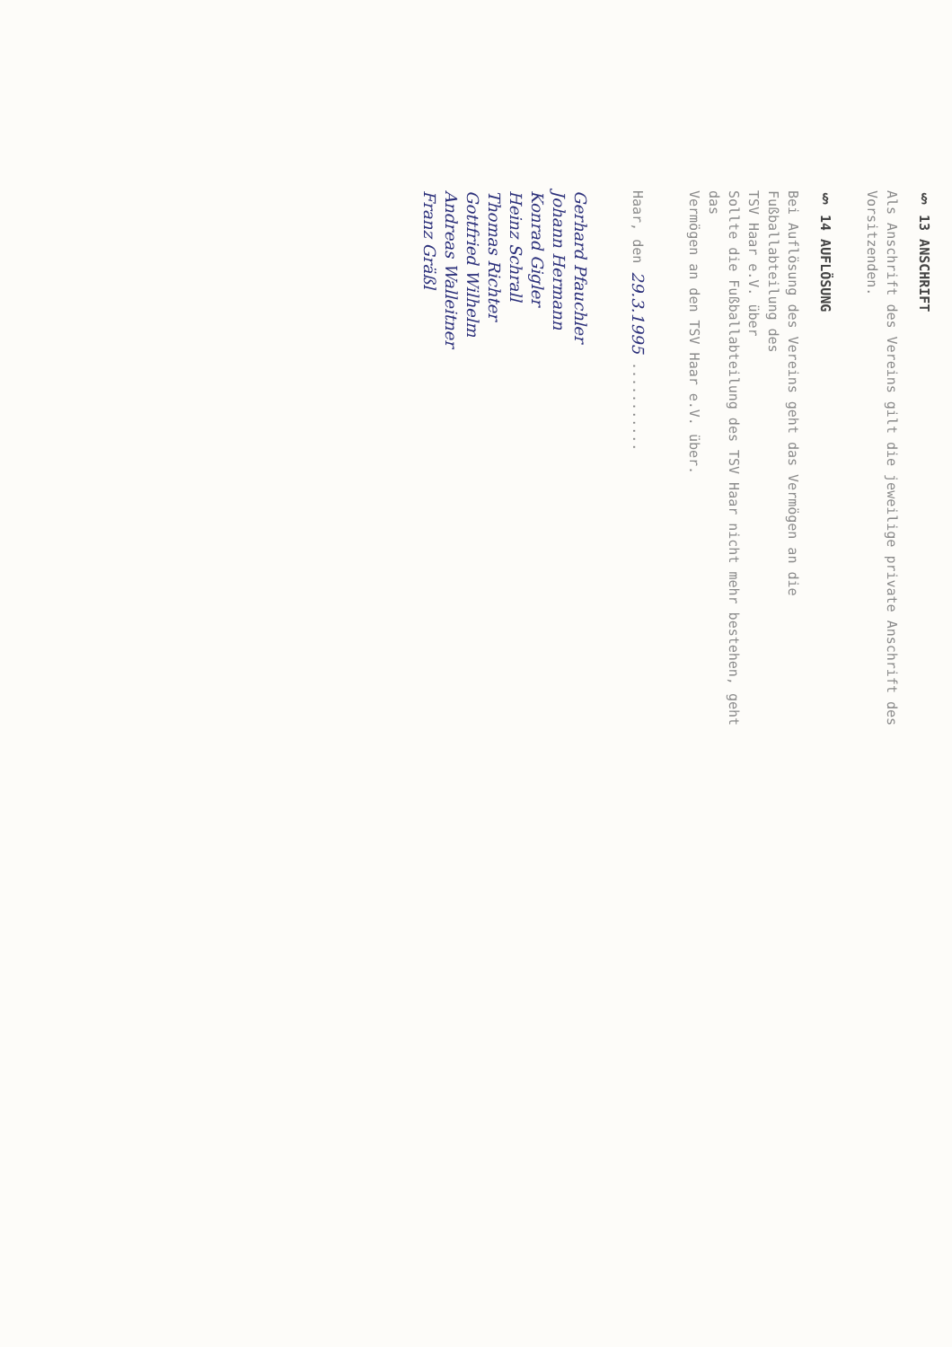§ 13 ANSCHRIFT
Als Anschrift des Vereins gilt die jeweilige private Anschrift des
Vorsitzenden.
§ 14 AUFLÖSUNG
Bei Auflösung des Vereins geht das Vermögen an die Fußballabteilung des
TSV Haar e.V. über
Sollte die Fußballabteilung des TSV Haar nicht mehr bestehen, geht das
Vermögen an den TSV Haar e.V. über.
Haar, den 29.3.1995 ...........
Gerhard Pfauchler
Johann Hermann
Konrad Gigler
Heinz Schrall
Thomas Richter
Gottfried Wilhelm
Andreas Walleitner
Franz Gräßl